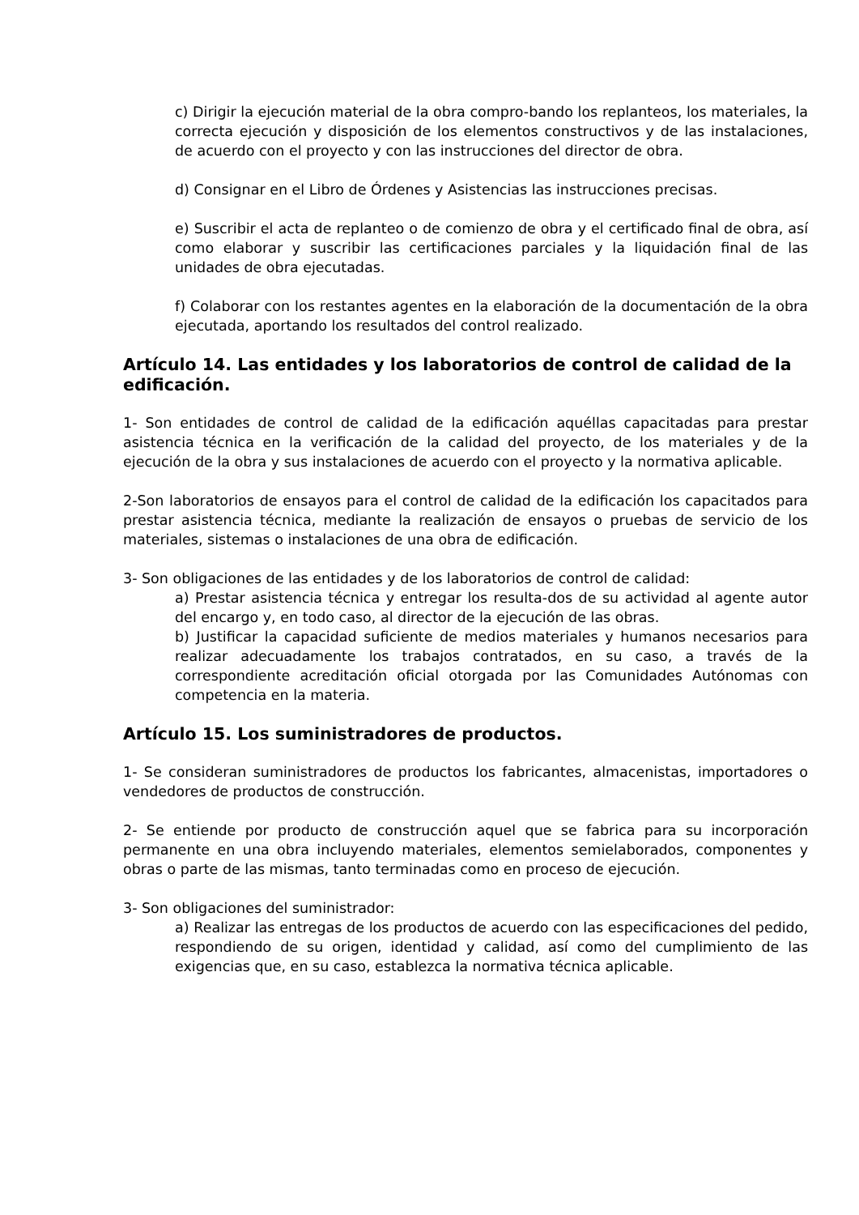c) Dirigir la ejecución material de la obra compro-bando los replanteos, los materiales, la correcta ejecución y disposición de los elementos constructivos y de las instalaciones, de acuerdo con el proyecto y con las instrucciones del director de obra.
d) Consignar en el Libro de Órdenes y Asistencias las instrucciones precisas.
e) Suscribir el acta de replanteo o de comienzo de obra y el certificado final de obra, así como elaborar y suscribir las certificaciones parciales y la liquidación final de las unidades de obra ejecutadas.
f) Colaborar con los restantes agentes en la elaboración de la documentación de la obra ejecutada, aportando los resultados del control realizado.
Artículo 14. Las entidades y los laboratorios de control de calidad de la edificación.
1- Son entidades de control de calidad de la edificación aquéllas capacitadas para prestar asistencia técnica en la verificación de la calidad del proyecto, de los materiales y de la ejecución de la obra y sus instalaciones de acuerdo con el proyecto y la normativa aplicable.
2-Son laboratorios de ensayos para el control de calidad de la edificación los capacitados para prestar asistencia técnica, mediante la realización de ensayos o pruebas de servicio de los materiales, sistemas o instalaciones de una obra de edificación.
3- Son obligaciones de las entidades y de los laboratorios de control de calidad:
a) Prestar asistencia técnica y entregar los resulta-dos de su actividad al agente autor del encargo y, en todo caso, al director de la ejecución de las obras.
b) Justificar la capacidad suficiente de medios materiales y humanos necesarios para realizar adecuadamente los trabajos contratados, en su caso, a través de la correspondiente acreditación oficial otorgada por las Comunidades Autónomas con competencia en la materia.
Artículo 15. Los suministradores de productos.
1- Se consideran suministradores de productos los fabricantes, almacenistas, importadores o vendedores de productos de construcción.
2- Se entiende por producto de construcción aquel que se fabrica para su incorporación permanente en una obra incluyendo materiales, elementos semielaborados, componentes y obras o parte de las mismas, tanto terminadas como en proceso de ejecución.
3- Son obligaciones del suministrador:
a) Realizar las entregas de los productos de acuerdo con las especificaciones del pedido, respondiendo de su origen, identidad y calidad, así como del cumplimiento de las exigencias que, en su caso, establezca la normativa técnica aplicable.